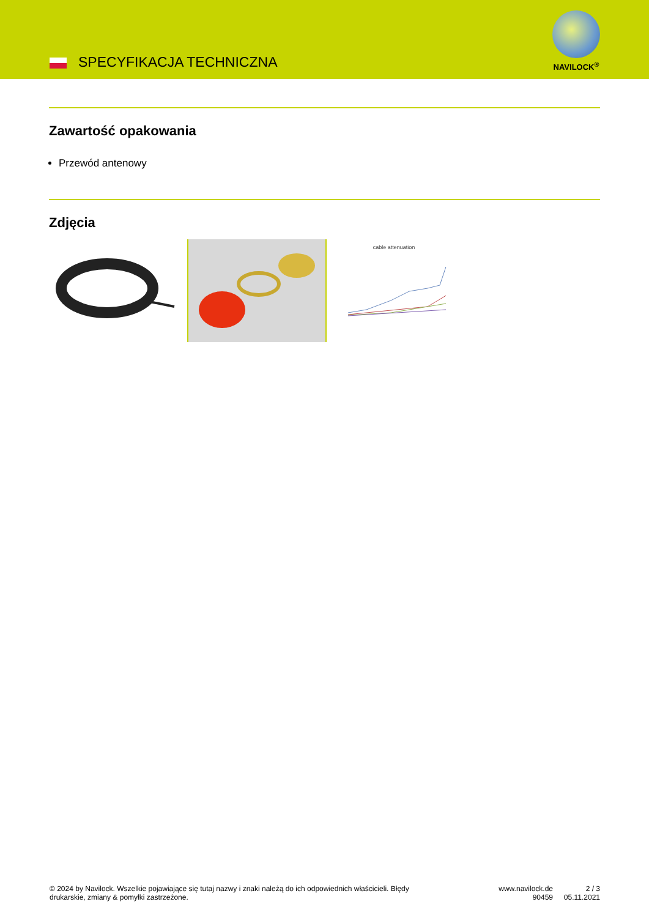SPECYFIKACJA TECHNICZNA
NAVILOCK<sup>®</sup>
Zawartość opakowania
Przewód antenowy
Zdjęcia
cable attenuation
© 2024 by Navilock. Wszelkie pojawiające się tutaj nazwy i znaki należą do ich odpowiednich właścicieli. Błędy drukarskie, zmiany & pomyłki zastrzeżone.
www.navilock.de
90459
2 / 3
05.11.2021